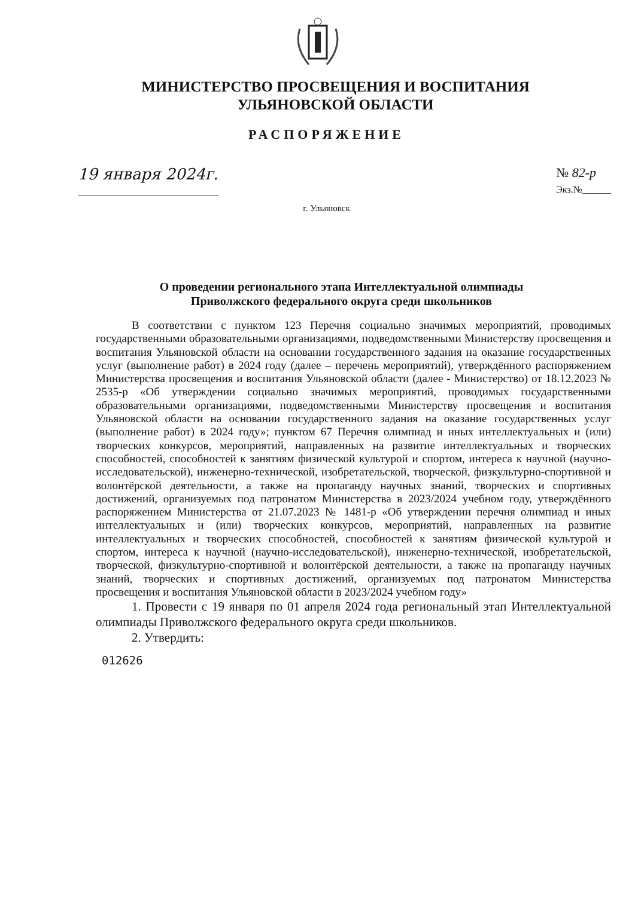МИНИСТЕРСТВО ПРОСВЕЩЕНИЯ И ВОСПИТАНИЯ
УЛЬЯНОВСКОЙ ОБЛАСТИ
РАСПОРЯЖЕНИЕ
19 января 2024г.
№ 82-р
Экз.№______
г. Ульяновск
О проведении регионального этапа Интеллектуальной олимпиады
Приволжского федерального округа среди школьников
В соответствии с пунктом 123 Перечня социально значимых мероприятий, проводимых государственными образовательными организациями, подведомственными Министерству просвещения и воспитания Ульяновской области на основании государственного задания на оказание государственных услуг (выполнение работ) в 2024 году (далее – перечень мероприятий), утверждённого распоряжением Министерства просвещения и воспитания Ульяновской области (далее - Министерство) от 18.12.2023 № 2535-р «Об утверждении социально значимых мероприятий, проводимых государственными образовательными организациями, подведомственными Министерству просвещения и воспитания Ульяновской области на основании государственного задания на оказание государственных услуг (выполнение работ) в 2024 году»; пунктом 67 Перечня олимпиад и иных интеллектуальных и (или) творческих конкурсов, мероприятий, направленных на развитие интеллектуальных и творческих способностей, способностей к занятиям физической культурой и спортом, интереса к научной (научно-исследовательской), инженерно-технической, изобретательской, творческой, физкультурно-спортивной и волонтёрской деятельности, а также на пропаганду научных знаний, творческих и спортивных достижений, организуемых под патронатом Министерства в 2023/2024 учебном году, утверждённого распоряжением Министерства от 21.07.2023 № 1481-р «Об утверждении перечня олимпиад и иных интеллектуальных и (или) творческих конкурсов, мероприятий, направленных на развитие интеллектуальных и творческих способностей, способностей к занятиям физической культурой и спортом, интереса к научной (научно-исследовательской), инженерно-технической, изобретательской, творческой, физкультурно-спортивной и волонтёрской деятельности, а также на пропаганду научных знаний, творческих и спортивных достижений, организуемых под патронатом Министерства просвещения и воспитания Ульяновской области в 2023/2024 учебном году»
1. Провести с 19 января по 01 апреля 2024 года региональный этап Интеллектуальной олимпиады Приволжского федерального округа среди школьников.
2. Утвердить:
012626